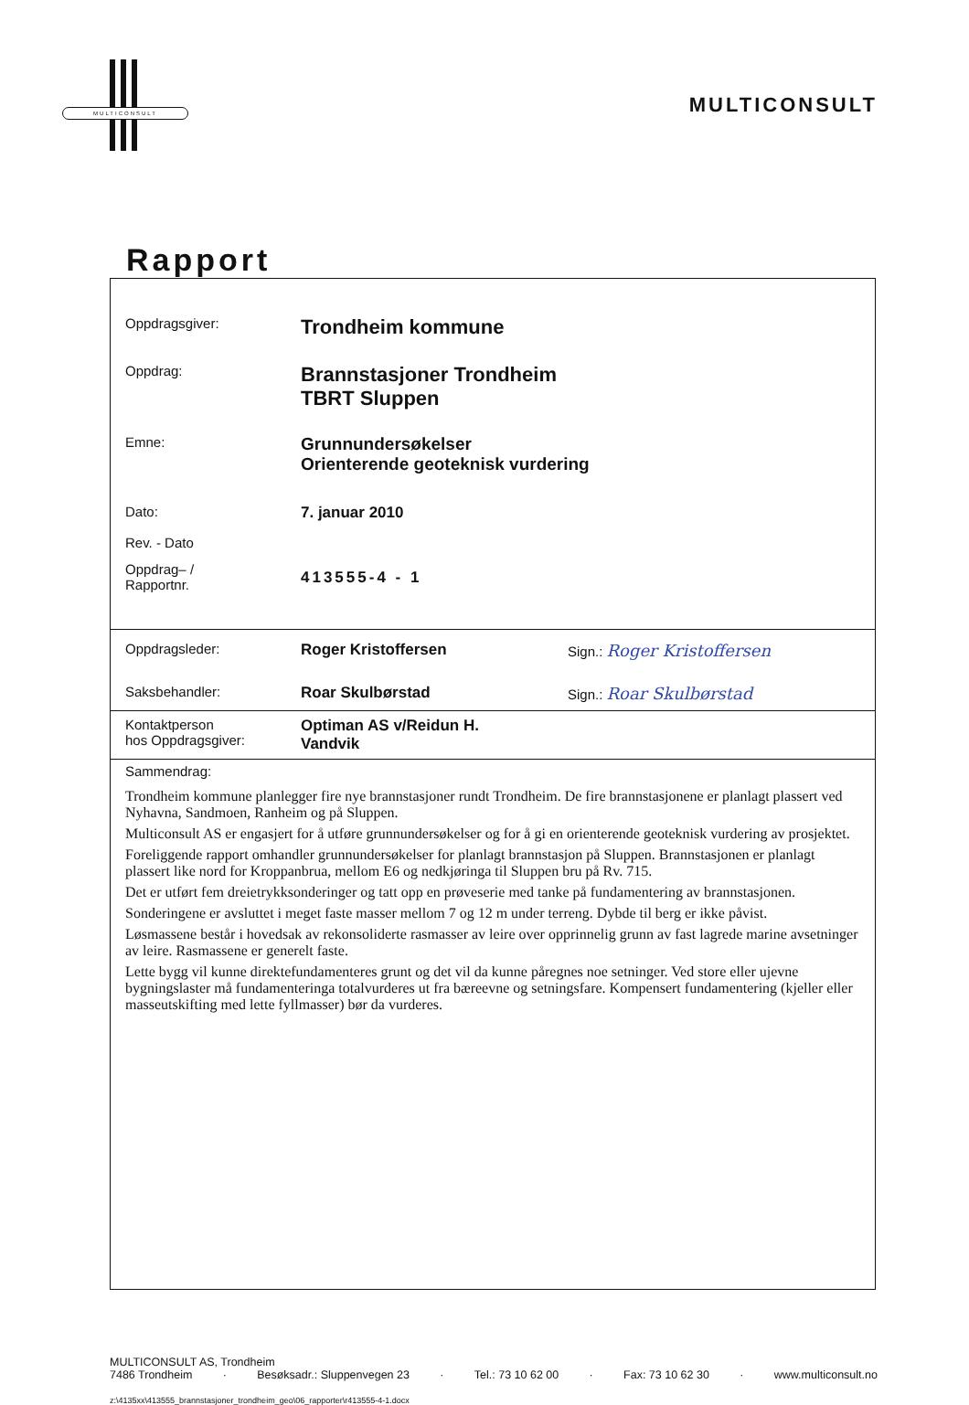MULTICONSULT
MULTICONSULT
Rapport
| Oppdragsgiver: | Trondheim kommune |
| Oppdrag: | Brannstasjoner Trondheim TBRT Sluppen |
| Emne: | Grunnundersøkelser Orienterende geoteknisk vurdering |
| Dato: Rev. - Dato | 7. januar 2010 |
| Oppdrag– / Rapportnr. | 413555-4 - 1 |
| Oppdragsleder: | Roger Kristoffersen | Sign.: Roger Kristoffersen |
| Saksbehandler: | Roar Skulbørstad | Sign.: Roar Skulbørstad |
| Kontaktperson hos Oppdragsgiver: | Optiman AS v/Reidun H. Vandvik | |
Sammendrag:
Trondheim kommune planlegger fire nye brannstasjoner rundt Trondheim. De fire brannstasjonene er planlagt plassert ved Nyhavna, Sandmoen, Ranheim og på Sluppen.
Multiconsult AS er engasjert for å utføre grunnundersøkelser og for å gi en orienterende geoteknisk vurdering av prosjektet.
Foreliggende rapport omhandler grunnundersøkelser for planlagt brannstasjon på Sluppen. Brannstasjonen er planlagt plassert like nord for Kroppanbrua, mellom E6 og nedkjøringa til Sluppen bru på Rv. 715.
Det er utført fem dreietrykksonderinger og tatt opp en prøveserie med tanke på fundamentering av brannstasjonen.
Sonderingene er avsluttet i meget faste masser mellom 7 og 12 m under terreng. Dybde til berg er ikke påvist.
Løsmassene består i hovedsak av rekonsoliderte rasmasser av leire over opprinnelig grunn av fast lagrede marine avsetninger av leire. Rasmassene er generelt faste.
Lette bygg vil kunne direktefundamenteres grunt og det vil da kunne påregnes noe setninger. Ved store eller ujevne bygningslaster må fundamenteringa totalvurderes ut fra bæreevne og setningsfare. Kompensert fundamentering (kjeller eller masseutskifting med lette fyllmasser) bør da vurderes.
MULTICONSULT AS, Trondheim
7486 Trondheim · Besøksadr.: Sluppenvegen 23 · Tel.: 73 10 62 00 · Fax: 73 10 62 30 · www.multiconsult.no
z:\4135xx\413555_brannstasjoner_trondheim_geo\06_rapporter\r413555-4-1.docx